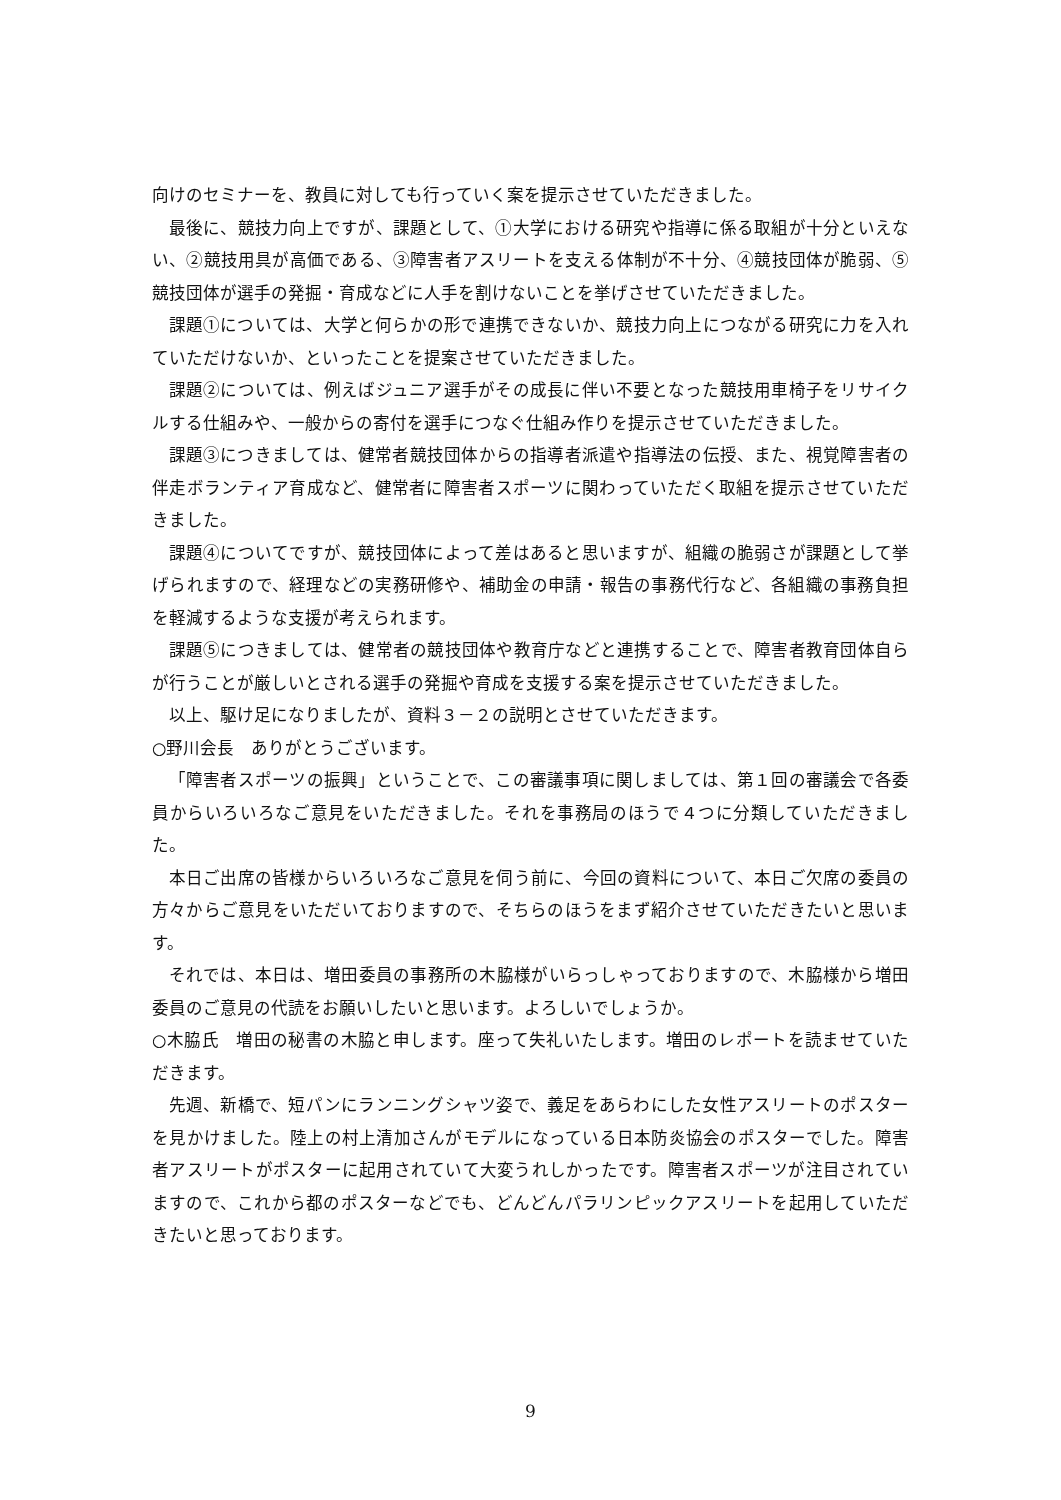向けのセミナーを、教員に対しても行っていく案を提示させていただきました。
最後に、競技力向上ですが、課題として、①大学における研究や指導に係る取組が十分といえない、②競技用具が高価である、③障害者アスリートを支える体制が不十分、④競技団体が脆弱、⑤競技団体が選手の発掘・育成などに人手を割けないことを挙げさせていただきました。
課題①については、大学と何らかの形で連携できないか、競技力向上につながる研究に力を入れていただけないか、といったことを提案させていただきました。
課題②については、例えばジュニア選手がその成長に伴い不要となった競技用車椅子をリサイクルする仕組みや、一般からの寄付を選手につなぐ仕組み作りを提示させていただきました。
課題③につきましては、健常者競技団体からの指導者派遣や指導法の伝授、また、視覚障害者の伴走ボランティア育成など、健常者に障害者スポーツに関わっていただく取組を提示させていただきました。
課題④についてですが、競技団体によって差はあると思いますが、組織の脆弱さが課題として挙げられますので、経理などの実務研修や、補助金の申請・報告の事務代行など、各組織の事務負担を軽減するような支援が考えられます。
課題⑤につきましては、健常者の競技団体や教育庁などと連携することで、障害者教育団体自らが行うことが厳しいとされる選手の発掘や育成を支援する案を提示させていただきました。
以上、駆け足になりましたが、資料３－２の説明とさせていただきます。
○野川会長　ありがとうございます。
「障害者スポーツの振興」ということで、この審議事項に関しましては、第１回の審議会で各委員からいろいろなご意見をいただきました。それを事務局のほうで４つに分類していただきました。
本日ご出席の皆様からいろいろなご意見を伺う前に、今回の資料について、本日ご欠席の委員の方々からご意見をいただいておりますので、そちらのほうをまず紹介させていただきたいと思います。
それでは、本日は、増田委員の事務所の木脇様がいらっしゃっておりますので、木脇様から増田委員のご意見の代読をお願いしたいと思います。よろしいでしょうか。
○木脇氏　増田の秘書の木脇と申します。座って失礼いたします。増田のレポートを読ませていただきます。
先週、新橋で、短パンにランニングシャツ姿で、義足をあらわにした女性アスリートのポスターを見かけました。陸上の村上清加さんがモデルになっている日本防炎協会のポスターでした。障害者アスリートがポスターに起用されていて大変うれしかったです。障害者スポーツが注目されていますので、これから都のポスターなどでも、どんどんパラリンピックアスリートを起用していただきたいと思っております。
9